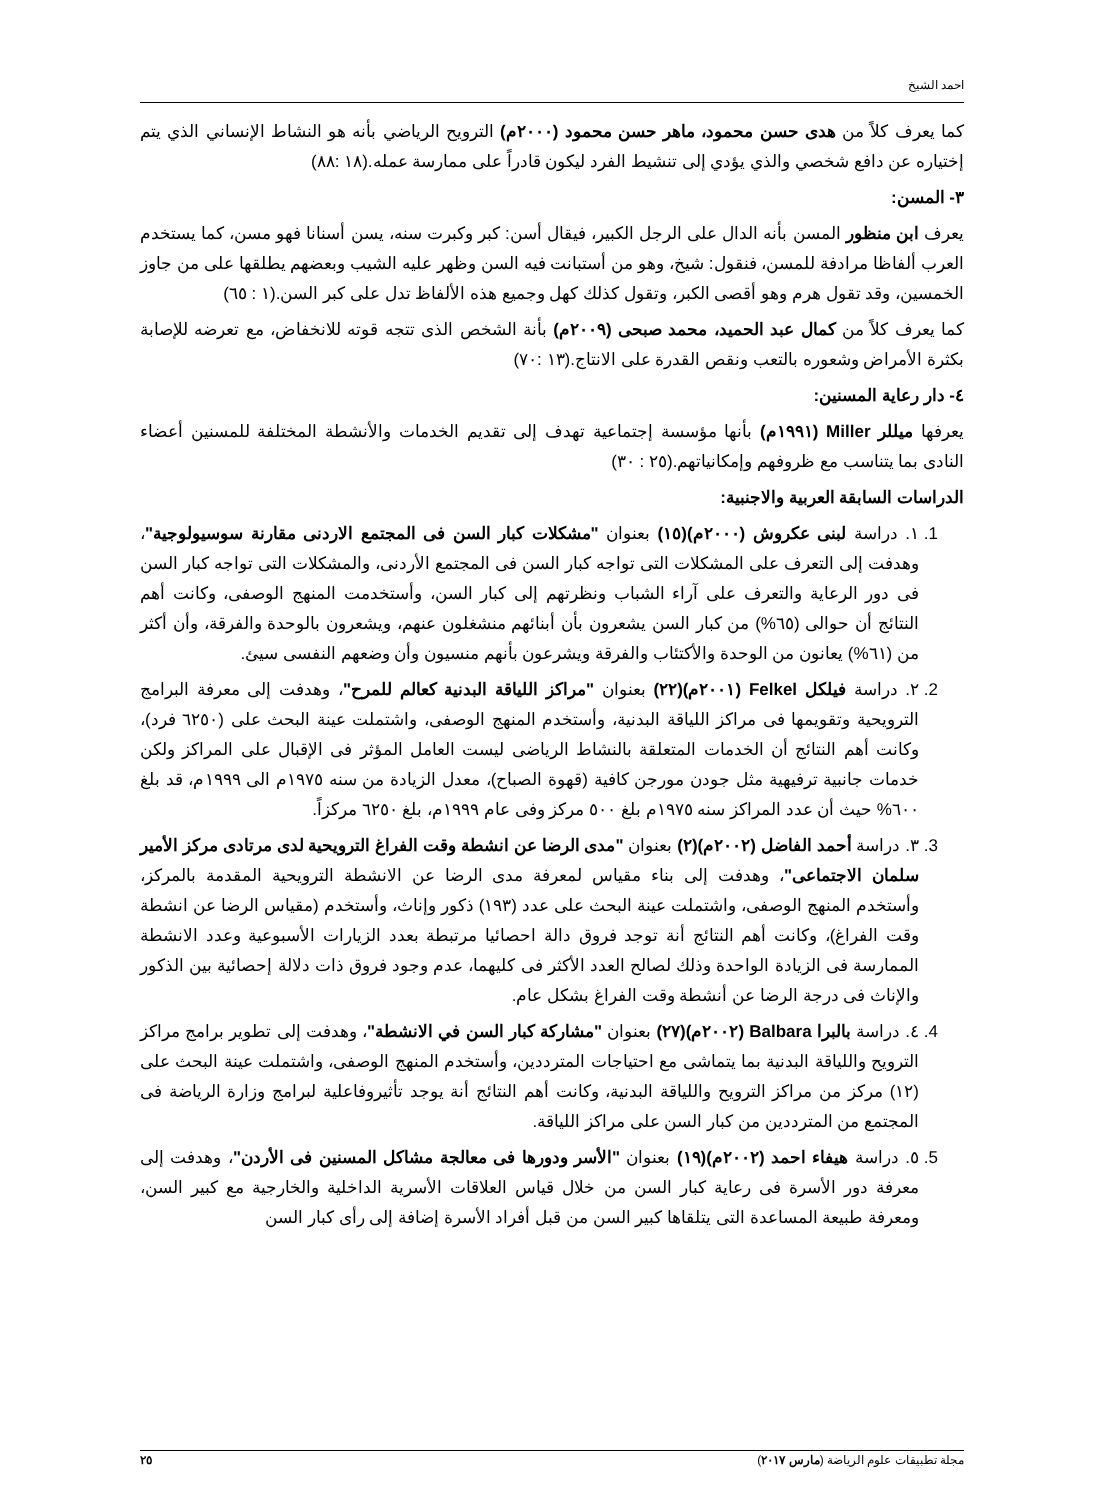احمد الشيخ
كما يعرف كلاً من هدى حسن محمود، ماهر حسن محمود (٢٠٠٠م) الترويح الرياضي بأنه هو النشاط الإنساني الذي يتم إختياره عن دافع شخصي والذي يؤدي إلى تنشيط الفرد ليكون قادراً على ممارسة عمله.(١٨ :٨٨)
٣- المسن:
يعرف ابن منظور المسن بأنه الدال على الرجل الكبير، فيقال أسن: كبر وكبرت سنه، يسن أسنانا فهو مسن، كما يستخدم العرب ألفاظا مرادفة للمسن، فنقول: شيخ، وهو من أستبانت فيه السن وظهر عليه الشيب وبعضهم يطلقها على من جاوز الخمسين، وقد تقول هرم وهو أقصى الكبر، وتقول كذلك كهل وجميع هذه الألفاظ تدل على كبر السن.(١ : ٦٥)
كما يعرف كلاً من كمال عبد الحميد، محمد صبحى (٢٠٠٩م) بأنة الشخص الذى تتجه قوته للانخفاض، مع تعرضه للإصابة بكثرة الأمراض وشعوره بالتعب ونقص القدرة على الانتاج.(١٣ :٧٠)
٤- دار رعاية المسنين:
يعرفها ميللر Miller (١٩٩١م) بأنها مؤسسة إجتماعية تهدف إلى تقديم الخدمات والأنشطة المختلفة للمسنين أعضاء النادى بما يتناسب مع ظروفهم وإمكانياتهم.(٢٥ : ٣٠)
الدراسات السابقة العربية والاجنبية:
1. ١. دراسة لبنى عكروش (٢٠٠٠م)(١٥) بعنوان "مشكلات كبار السن فى المجتمع الاردنى مقارنة سوسيولوجية"، وهدفت إلى التعرف على المشكلات التى تواجه كبار السن فى المجتمع الأردنى، والمشكلات التى تواجه كبار السن فى دور الرعاية والتعرف على آراء الشباب ونظرتهم إلى كبار السن، وأستخدمت المنهج الوصفى، وكانت أهم النتائج أن حوالى (٦٥%) من كبار السن يشعرون بأن أبنائهم منشغلون عنهم، ويشعرون بالوحدة والفرقة، وأن أكثر من (٦١%) يعانون من الوحدة والأكتئاب والفرقة ويشرعون بأنهم منسيون وأن وضعهم النفسى سيئ.
2. ٢. دراسة فيلكل Felkel (٢٠٠١م)(٢٢) بعنوان "مراكز اللياقة البدنية كعالم للمرح"، وهدفت إلى معرفة البرامج الترويحية وتقويمها فى مراكز اللياقة البدنية، وأستخدم المنهج الوصفى، واشتملت عينة البحث على (٦٢٥٠ فرد)، وكانت أهم النتائج أن الخدمات المتعلقة بالنشاط الرياضى ليست العامل المؤثر فى الإقبال على المراكز ولكن خدمات جانبية ترفيهية مثل جودن مورجن كافية (قهوة الصباح)، معدل الزيادة من سنه ١٩٧٥م الى ١٩٩٩م، قد بلغ ٦٠٠% حيث أن عدد المراكز سنه ١٩٧٥م بلغ ٥٠٠ مركز وفى عام ١٩٩٩م، بلغ ٦٢٥٠ مركزاً.
3. ٣. دراسة أحمد الفاضل (٢٠٠٢م)(٢) بعنوان "مدى الرضا عن انشطة وقت الفراغ الترويحية لدى مرتادى مركز الأمير سلمان الاجتماعى"، وهدفت إلى بناء مقياس لمعرفة مدى الرضا عن الانشطة الترويحية المقدمة بالمركز، وأستخدم المنهج الوصفى، واشتملت عينة البحث على عدد (١٩٣) ذكور وإناث، وأستخدم (مقياس الرضا عن انشطة وقت الفراغ)، وكانت أهم النتائج أنة توجد فروق دالة احصائيا مرتبطة بعدد الزيارات الأسبوعية وعدد الانشطة الممارسة فى الزيادة الواحدة وذلك لصالح العدد الأكثر فى كليهما، عدم وجود فروق ذات دلالة إحصائية بين الذكور والإناث فى درجة الرضا عن أنشطة وقت الفراغ بشكل عام.
4. ٤. دراسة بالبرا Balbara (٢٠٠٢م)(٢٧) بعنوان "مشاركة كبار السن في الانشطة"، وهدفت إلى تطوير برامج مراكز الترويح واللياقة البدنية بما يتماشى مع احتياجات المترددين، وأستخدم المنهج الوصفى، واشتملت عينة البحث على (١٢) مركز من مراكز الترويح واللياقة البدنية، وكانت أهم النتائج أنة يوجد تأثيروفاعلية لبرامج وزارة الرياضة فى المجتمع من المترددين من كبار السن على مراكز اللياقة.
5. ٥. دراسة هيفاء احمد (٢٠٠٢م)(١٩) بعنوان "الأسر ودورها فى معالجة مشاكل المسنين فى الأردن"، وهدفت إلى معرفة دور الأسرة فى رعاية كبار السن من خلال قياس العلاقات الأسرية الداخلية والخارجية مع كبير السن، ومعرفة طبيعة المساعدة التى يتلقاها كبير السن من قبل أفراد الأسرة إضافة إلى رأى كبار السن
مجلة تطبيقات علوم الرياضة (مارس ٢٠١٧) ٢٥